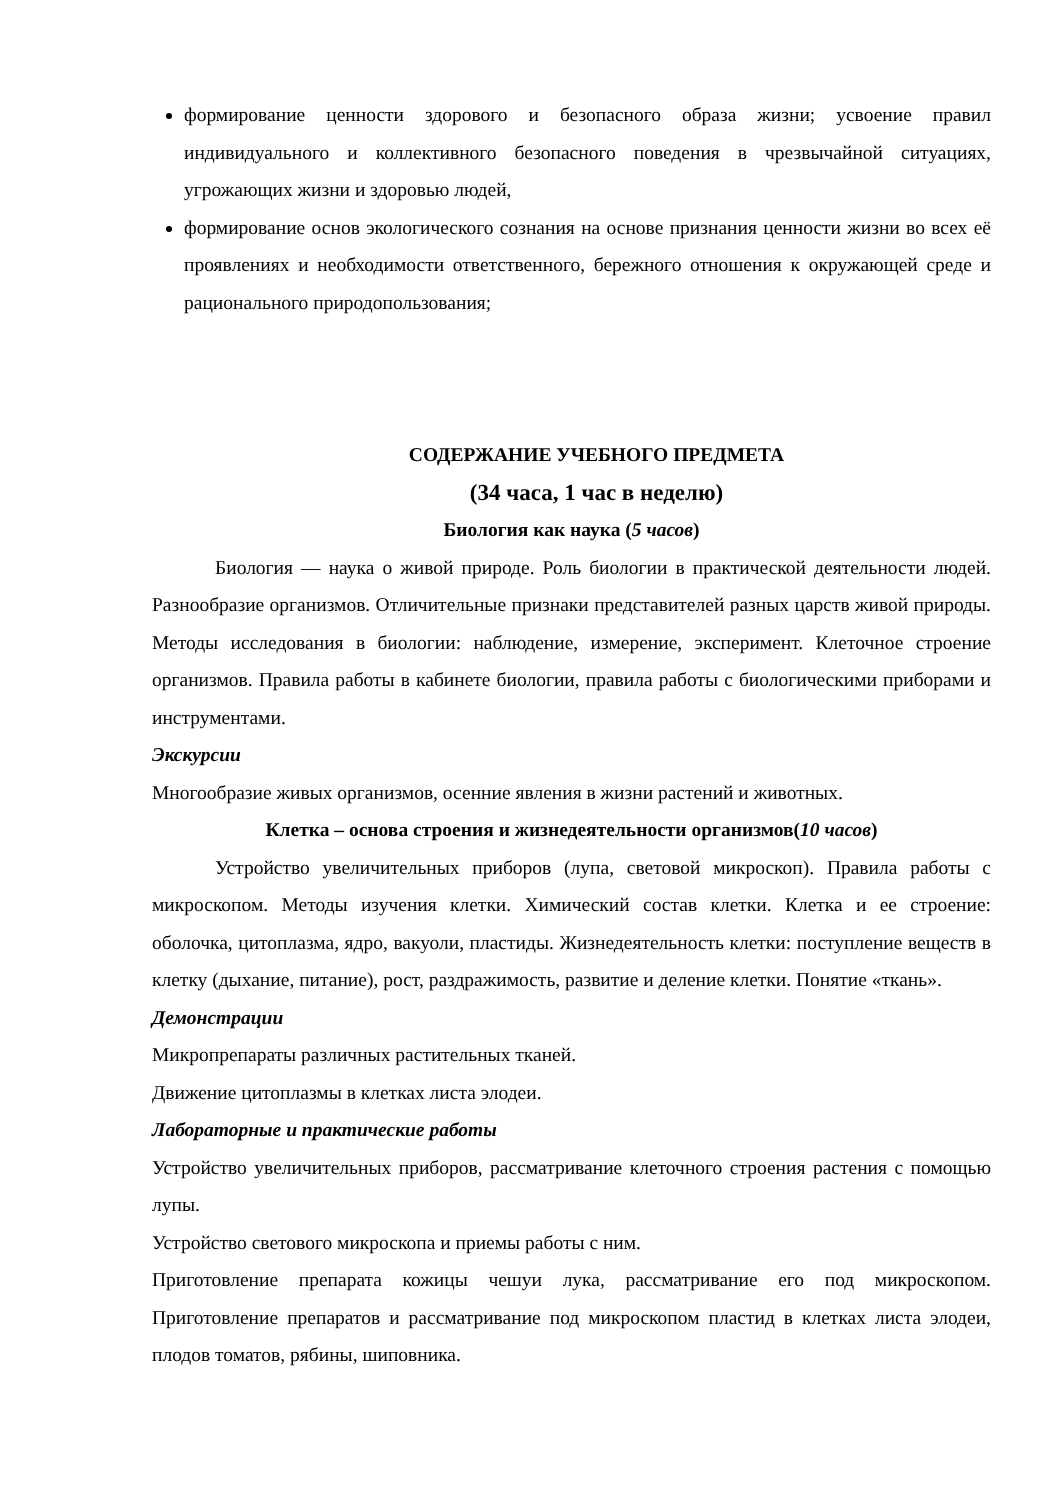формирование ценности здорового и безопасного образа жизни; усвоение правил индивидуального и коллективного безопасного поведения в чрезвычайной ситуациях, угрожающих жизни и здоровью людей,
формирование основ экологического сознания на основе признания ценности жизни во всех её проявлениях и необходимости ответственного, бережного отношения к окружающей среде и рационального природопользования;
СОДЕРЖАНИЕ УЧЕБНОГО ПРЕДМЕТА
(34 часа, 1 час в неделю)
Биология как наука (5 часов)
Биология — наука о живой природе. Роль биологии в практической деятельности людей. Разнообразие организмов. Отличительные признаки представителей разных царств живой природы. Методы исследования в биологии: наблюдение, измерение, эксперимент. Клеточное строение организмов. Правила работы в кабинете биологии, правила работы с биологическими приборами и инструментами.
Экскурсии
Многообразие живых организмов, осенние явления в жизни растений и животных.
Клетка – основа строения и жизнедеятельности организмов(10 часов)
Устройство увеличительных приборов (лупа, световой микроскоп). Правила работы с микроскопом. Методы изучения клетки. Химический состав клетки. Клетка и ее строение: оболочка, цитоплазма, ядро, вакуоли, пластиды. Жизнедеятельность клетки: поступление веществ в клетку (дыхание, питание), рост, раздражимость, развитие и деление клетки. Понятие «ткань».
Демонстрации
Микропрепараты различных растительных тканей.
Движение цитоплазмы в клетках листа элодеи.
Лабораторные и практические работы
Устройство увеличительных приборов, рассматривание клеточного строения растения с помощью лупы.
Устройство светового микроскопа и приемы работы с ним.
Приготовление препарата кожицы чешуи лука, рассматривание его под микроскопом. Приготовление препаратов и рассматривание под микроскопом пластид в клетках листа элодеи, плодов томатов, рябины, шиповника.